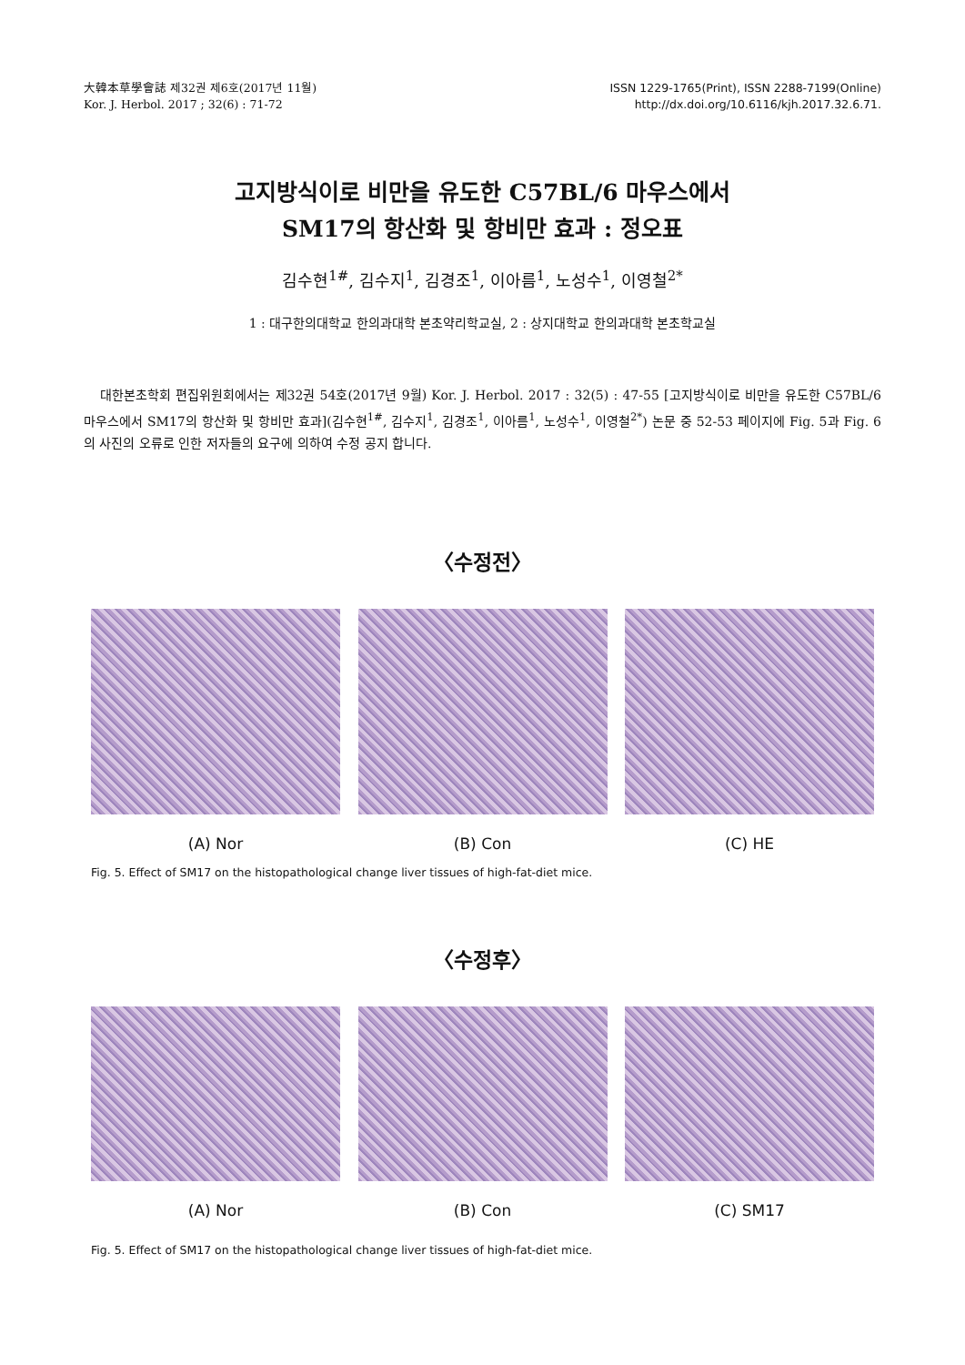大韓本草學會誌 제32권 제6호(2017년 11월)
Kor. J. Herbol. 2017 ; 32(6) : 71-72
ISSN 1229-1765(Print), ISSN 2288-7199(Online)
http://dx.doi.org/10.6116/kjh.2017.32.6.71.
고지방식이로 비만을 유도한 C57BL/6 마우스에서
SM17의 항산화 및 항비만 효과 : 정오표
김수현<sup>1#</sup>, 김수지<sup>1</sup>, 김경조<sup>1</sup>, 이아름<sup>1</sup>, 노성수<sup>1</sup>, 이영철<sup>2*</sup>
1 : 대구한의대학교 한의과대학 본초약리학교실, 2 : 상지대학교 한의과대학 본초학교실
대한본초학회 편집위원회에서는 제32권 54호(2017년 9월) Kor. J. Herbol. 2017 : 32(5) : 47-55 [고지방식이로 비만을 유도한 C57BL/6 마우스에서 SM17의 항산화 및 항비만 효과](김수현<sup>1#</sup>, 김수지<sup>1</sup>, 김경조<sup>1</sup>, 이아름<sup>1</sup>, 노성수<sup>1</sup>, 이영철<sup>2*</sup>) 논문 중 52-53 페이지에 Fig. 5과 Fig. 6의 사진의 오류로 인한 저자들의 요구에 의하여 수정 공지 합니다.
〈수정전〉
(A) Nor (B) Con (C) HE
Fig. 5. Effect of SM17 on the histopathological change liver tissues of high-fat-diet mice.
〈수정후〉
(A) Nor (B) Con (C) SM17
Fig. 5. Effect of SM17 on the histopathological change liver tissues of high-fat-diet mice.